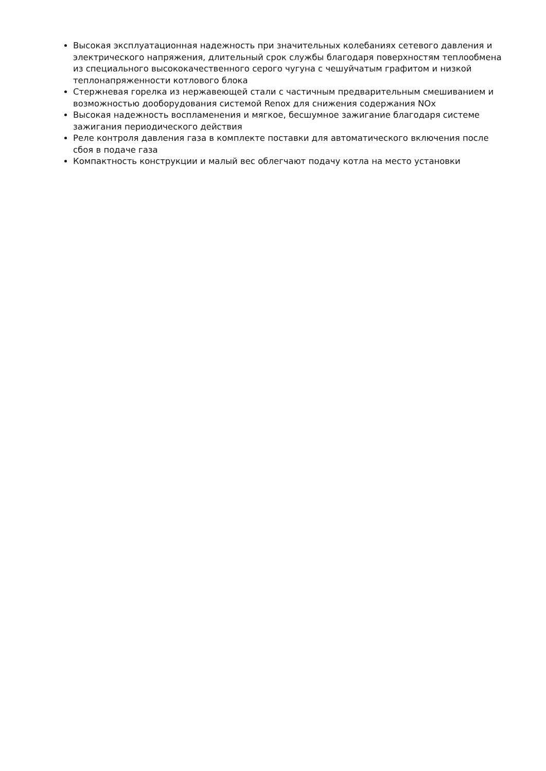Высокая эксплуатационная надежность при значительных колебаниях сетевого давления и электрического напряжения, длительный срок службы благодаря поверхностям теплообмена из специального высококачественного серого чугуна с чешуйчатым графитом и низкой теплонапряженности котлового блока
Стержневая горелка из нержавеющей стали с частичным предварительным смешиванием и возможностью дооборудования системой Renox для снижения содержания NOx
Высокая надежность воспламенения и мягкое, бесшумное зажигание благодаря системе зажигания периодического действия
Реле контроля давления газа в комплекте поставки для автоматического включения после сбоя в подаче газа
Компактность конструкции и малый вес облегчают подачу котла на место установки